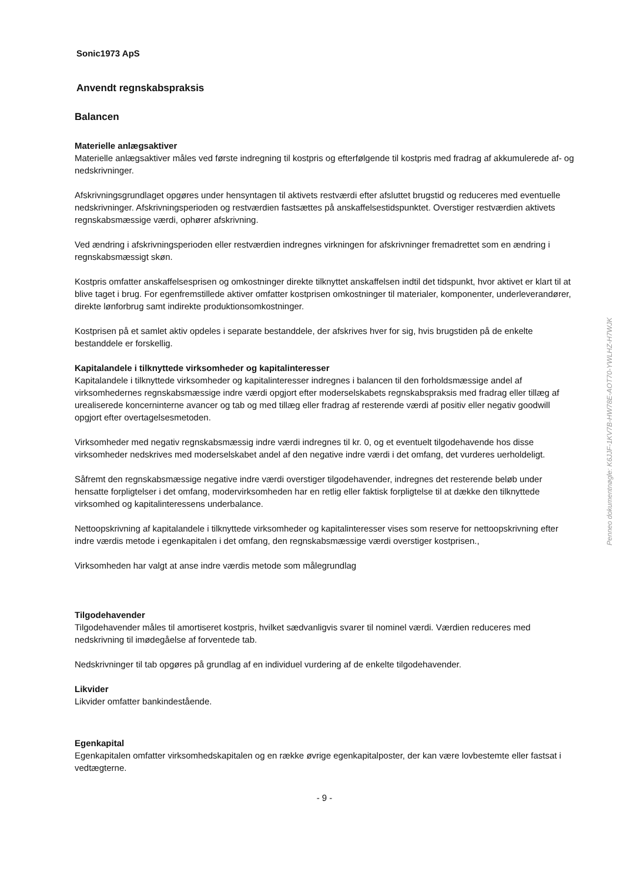Sonic1973 ApS
Anvendt regnskabspraksis
Balancen
Materielle anlægsaktiver
Materielle anlægsaktiver måles ved første indregning til kostpris og efterfølgende til kostpris med fradrag af akkumulerede af- og nedskrivninger.
Afskrivningsgrundlaget opgøres under hensyntagen til aktivets restværdi efter afsluttet brugstid og reduceres med eventuelle nedskrivninger. Afskrivningsperioden og restværdien fastsættes på anskaffelsestidspunktet. Overstiger restværdien aktivets regnskabsmæssige værdi, ophører afskrivning.
Ved ændring i afskrivningsperioden eller restværdien indregnes virkningen for afskrivninger fremadrettet som en ændring i regnskabsmæssigt skøn.
Kostpris omfatter anskaffelsesprisen og omkostninger direkte tilknyttet anskaffelsen indtil det tidspunkt, hvor aktivet er klart til at blive taget i brug. For egenfremstillede aktiver omfatter kostprisen omkostninger til materialer, komponenter, underleverandører, direkte lønforbrug samt indirekte produktionsomkostninger.
Kostprisen på et samlet aktiv opdeles i separate bestanddele, der afskrives hver for sig, hvis brugstiden på de enkelte bestanddele er forskellig.
Kapitalandele i tilknyttede virksomheder og kapitalinteresser
Kapitalandele i tilknyttede virksomheder og kapitalinteresser indregnes i balancen til den forholdsmæssige andel af virksomhedernes regnskabsmæssige indre værdi opgjort efter moderselskabets regnskabspraksis med fradrag eller tillæg af urealiserede koncerninterne avancer og tab og med tillæg eller fradrag af resterende værdi af positiv eller negativ goodwill opgjort efter overtagelsesmetoden.
Virksomheder med negativ regnskabsmæssig indre værdi indregnes til kr. 0, og et eventuelt tilgodehavende hos disse virksomheder nedskrives med moderselskabet andel af den negative indre værdi i det omfang, det vurderes uerholdeligt.
Såfremt den regnskabsmæssige negative indre værdi overstiger tilgodehavender, indregnes det resterende beløb under hensatte forpligtelser i det omfang, modervirksomheden har en retlig eller faktisk forpligtelse til at dække den tilknyttede virksomhed og kapitalinteressens underbalance.
Nettoopskrivning af kapitalandele i tilknyttede virksomheder og kapitalinteresser vises som reserve for nettoopskrivning efter indre værdis metode i egenkapitalen i det omfang, den regnskabsmæssige værdi overstiger kostprisen.,
Virksomheden har valgt at anse indre værdis metode som målegrundlag
Tilgodehavender
Tilgodehavender måles til amortiseret kostpris, hvilket sædvanligvis svarer til nominel værdi. Værdien reduceres med nedskrivning til imødegåelse af forventede tab.
Nedskrivninger til tab opgøres på grundlag af en individuel vurdering af de enkelte tilgodehavender.
Likvider
Likvider omfatter bankindestående.
Egenkapital
Egenkapitalen omfatter virksomhedskapitalen og en række øvrige egenkapitalposter, der kan være lovbestemte eller fastsat i vedtægterne.
- 9 -
Penneo dokumentnøgle: K6JJF-1KV7B-HW78E-AOT70-YWLHZ-H7WJK